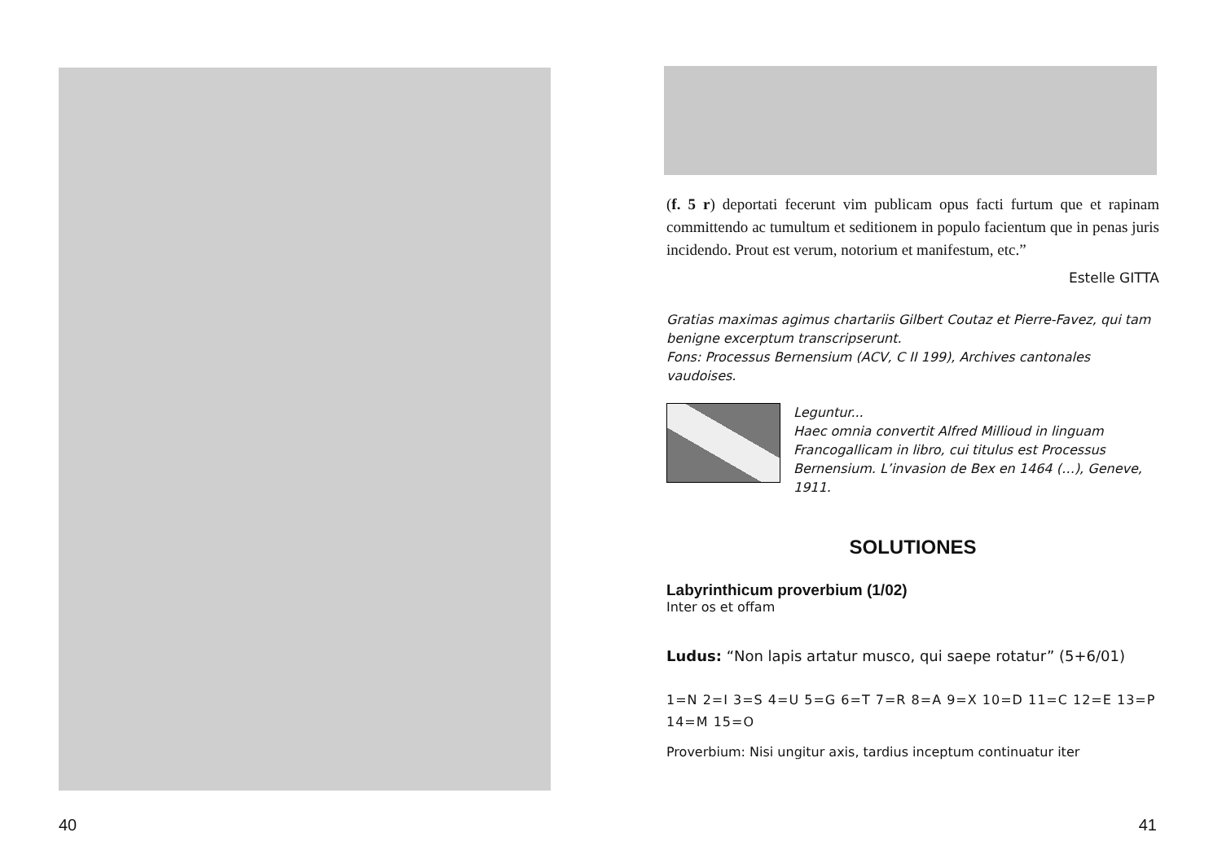40
(f. 5 r) deportati fecerunt vim publicam opus facti furtum que et rapinam committendo ac tumultum et seditionem in populo facientum que in penas juris incidendo. Prout est verum, notorium et manifestum, etc.”
Estelle GITTA
Gratias maximas agimus chartariis Gilbert Coutaz et Pierre-Favez, qui tam benigne excerptum transcripserunt.
Fons: Processus Bernensium (ACV, C II 199), Archives cantonales vaudoises.
Leguntur...
Haec omnia convertit Alfred Millioud in linguam Francogallicam in libro, cui titulus est Processus Bernensium. L’invasion de Bex en 1464 (…), Geneve, 1911.
SOLUTIONES
Labyrinthicum proverbium (1/02)
Inter os et offam
Ludus: “Non lapis artatur musco, qui saepe rotatur” (5+6/01)
1=N 2=I 3=S 4=U 5=G 6=T 7=R 8=A 9=X 10=D 11=C 12=E 13=P 14=M 15=O
Proverbium: Nisi ungitur axis, tardius inceptum continuatur iter
41